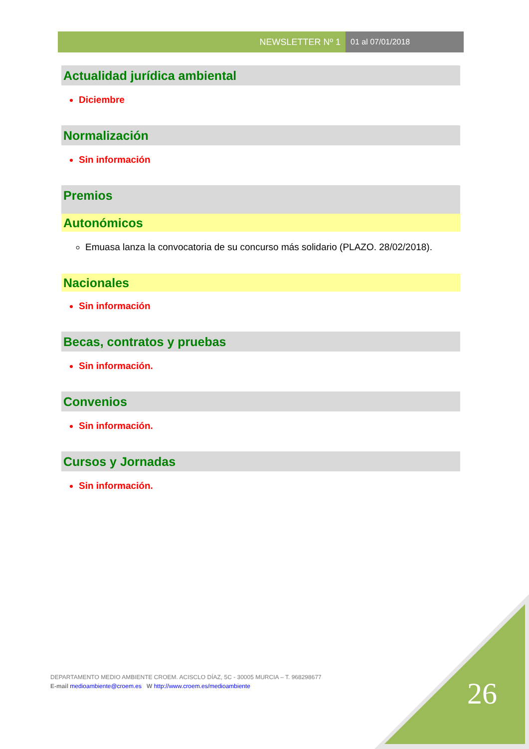NEWSLETTER Nº 1 01 al 07/01/2018
Actualidad jurídica ambiental
Diciembre
Normalización
Sin información
Premios
Autonómicos
Emuasa lanza la convocatoria de su concurso más solidario (PLAZO. 28/02/2018).
Nacionales
Sin información
Becas, contratos y pruebas
Sin información.
Convenios
Sin información.
Cursos y Jornadas
Sin información.
DEPARTAMENTO MEDIO AMBIENTE CROEM. ACISCLO DÍAZ, 5C - 30005 MURCIA – T. 968298677
E-mail medioambiente@croem.es W http://www.croem.es/medioambiente
26